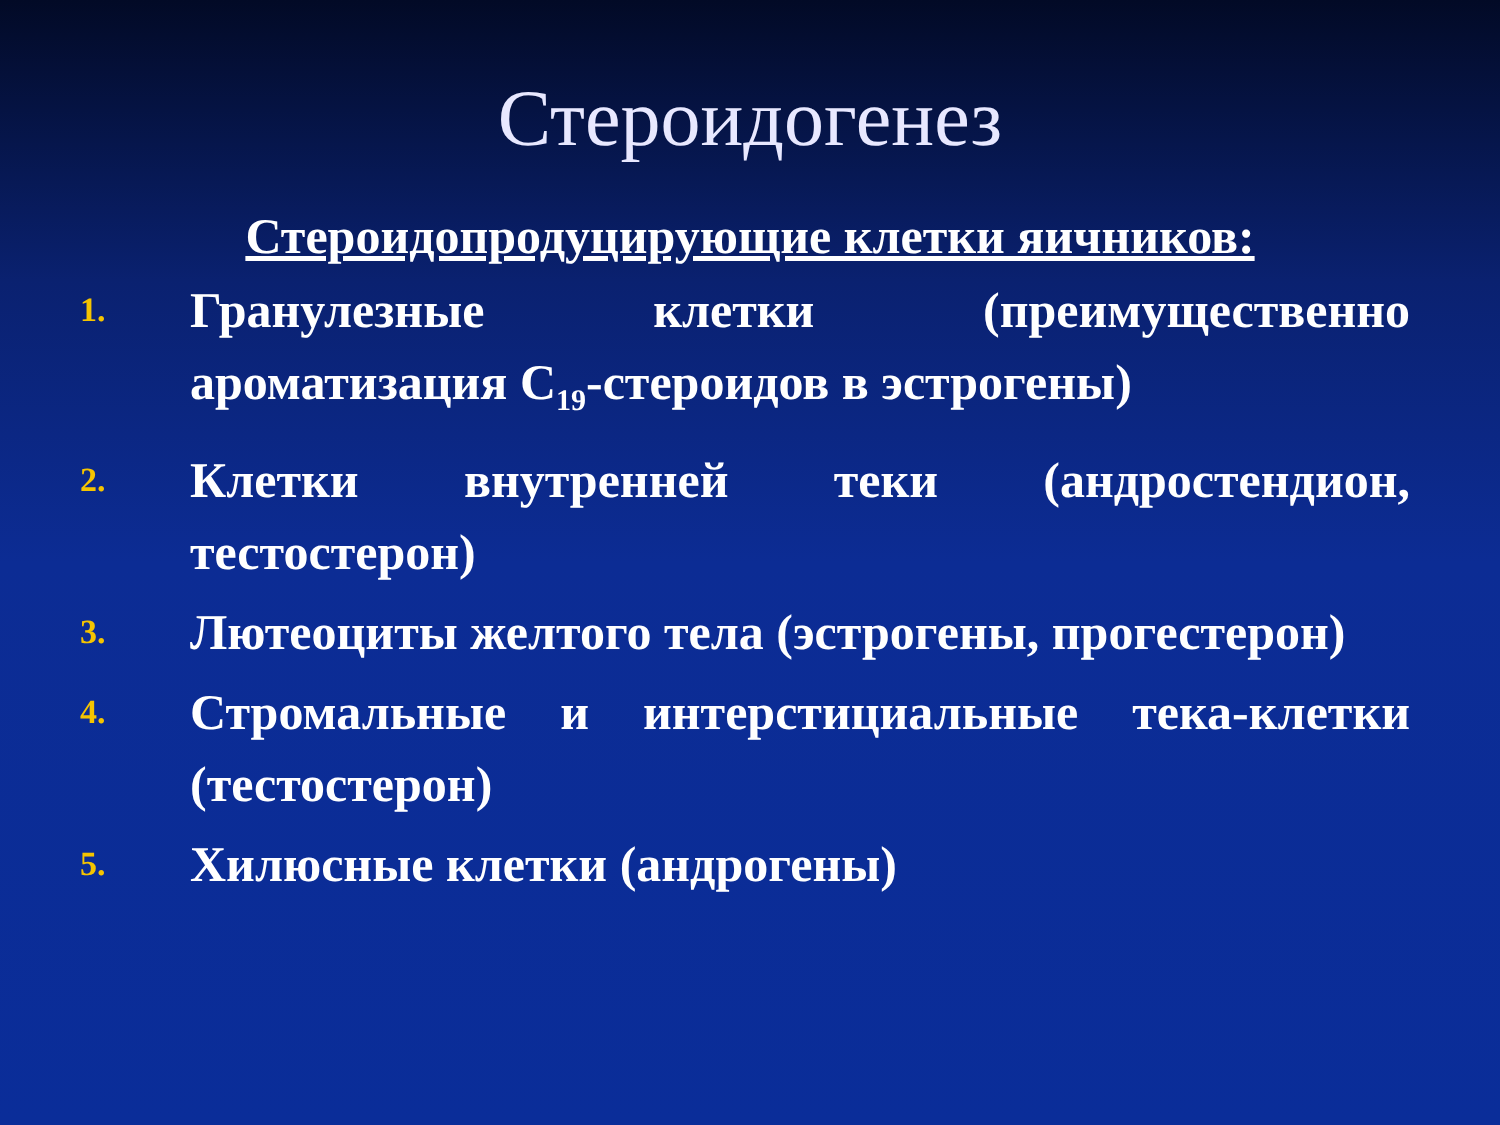Стероидогенез
Стероидопродуцирующие клетки яичников:
1. Гранулезные клетки (преимущественно ароматизация С<sub>19</sub>-стероидов в эстрогены)
2. Клетки внутренней теки (андростендион, тестостерон)
3. Лютеоциты желтого тела (эстрогены, прогестерон)
4. Стромальные и интерстициальные тека-клетки (тестостерон)
5. Хилюсные клетки (андрогены)